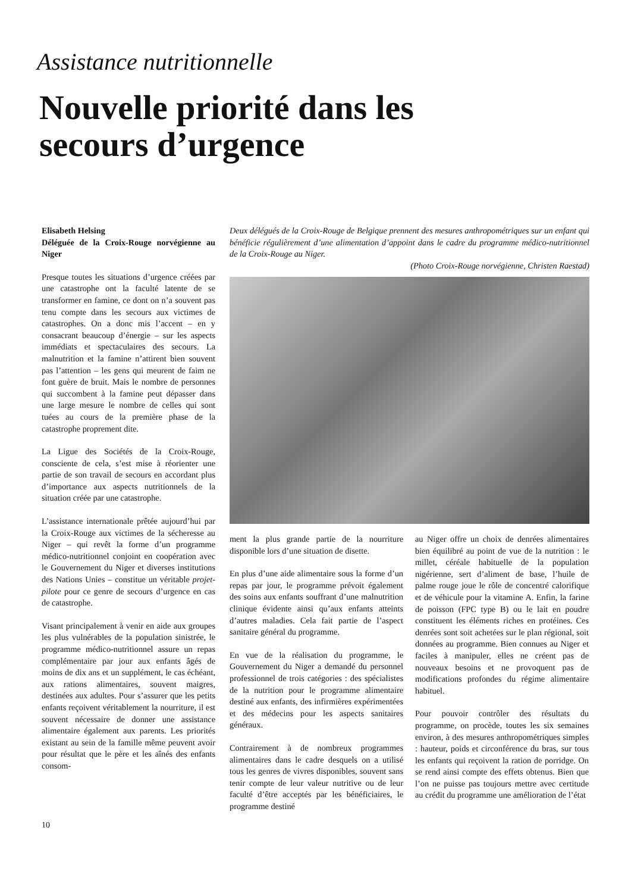Assistance nutritionnelle
Nouvelle priorité dans les
secours d’urgence
Elisabeth Helsing
Déléguée de la Croix-Rouge norvégienne au Niger
Presque toutes les situations d’urgence créées par une catastrophe ont la faculté latente de se transformer en famine, ce dont on n’a souvent pas tenu compte dans les secours aux victimes de catastrophes. On a donc mis l’accent – en y consacrant beaucoup d’énergie – sur les aspects immédiats et spectaculaires des secours. La malnutrition et la famine n’attirent bien souvent pas l’attention – les gens qui meurent de faim ne font guère de bruit. Mais le nombre de personnes qui succombent à la famine peut dépasser dans une large mesure le nombre de celles qui sont tuées au cours de la première phase de la catastrophe proprement dite.
La Ligue des Sociétés de la Croix-Rouge, consciente de cela, s’est mise à réorienter une partie de son travail de secours en accordant plus d’importance aux aspects nutritionnels de la situation créée par une catastrophe.
L’assistance internationale prêtée aujourd’hui par la Croix-Rouge aux victimes de la sécheresse au Niger – qui revêt la forme d’un programme médico-nutritionnel conjoint en coopération avec le Gouvernement du Niger et diverses institutions des Nations Unies – constitue un véritable projet-pilote pour ce genre de secours d’urgence en cas de catastrophe.
Visant principalement à venir en aide aux groupes les plus vulnérables de la population sinistrée, le programme médico-nutritionnel assure un repas complémentaire par jour aux enfants âgés de moins de dix ans et un supplément, le cas échéant, aux rations alimentaires, souvent maigres, destinées aux adultes. Pour s’assurer que les petits enfants reçoivent véritablement la nourriture, il est souvent nécessaire de donner une assistance alimentaire également aux parents. Les priorités existant au sein de la famille même peuvent avoir pour résultat que le père et les aînés des enfants consom-
Deux délégués de la Croix-Rouge de Belgique prennent des mesures anthropométriques sur un enfant qui bénéficie régulièrement d’une alimentation d’appoint dans le cadre du programme médico-nutritionnel de la Croix-Rouge au Niger.
(Photo Croix-Rouge norvégienne, Christen Raestad)
ment la plus grande partie de la nourriture disponible lors d’une situation de disette.
En plus d’une aide alimentaire sous la forme d’un repas par jour, le programme prévoit également des soins aux enfants souffrant d’une malnutrition clinique évidente ainsi qu’aux enfants atteints d’autres maladies. Cela fait partie de l’aspect sanitaire général du programme.
En vue de la réalisation du programme, le Gouvernement du Niger a demandé du personnel professionnel de trois catégories : des spécialistes de la nutrition pour le programme alimentaire destiné aux enfants, des infirmières expérimentées et des médecins pour les aspects sanitaires généraux.
Contrairement à de nombreux programmes alimentaires dans le cadre desquels on a utilisé tous les genres de vivres disponibles, souvent sans tenir compte de leur valeur nutritive ou de leur faculté d’être acceptés par les bénéficiaires, le programme destiné
au Niger offre un choix de denrées alimentaires bien équilibré au point de vue de la nutrition : le millet, céréale habituelle de la population nigérienne, sert d’aliment de base, l’huile de palme rouge joue le rôle de concentré calorifique et de véhicule pour la vitamine A. Enfin, la farine de poisson (FPC type B) ou le lait en poudre constituent les éléments riches en protéines. Ces denrées sont soit achetées sur le plan régional, soit données au programme. Bien connues au Niger et faciles à manipuler, elles ne créent pas de nouveaux besoins et ne provoquent pas de modifications profondes du régime alimentaire habituel.
Pour pouvoir contrôler des résultats du programme, on procède, toutes les six semaines environ, à des mesures anthropométriques simples : hauteur, poids et circonférence du bras, sur tous les enfants qui reçoivent la ration de porridge. On se rend ainsi compte des effets obtenus. Bien que l’on ne puisse pas toujours mettre avec certitude au crédit du programme une amélioration de l’état
10